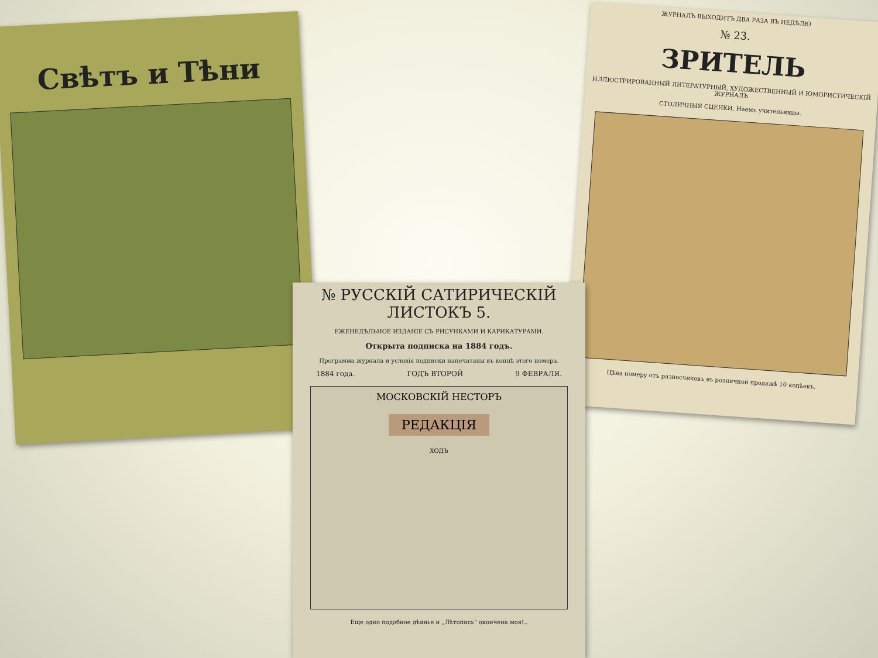Свѣтъ и Тѣни
ЖУРНАЛЪ ВЫХОДИТЪ ДВА РАЗА ВЪ НЕДѢЛЮ
№ 23.
ЗРИТЕЛЬ
ИЛЛЮСТРИРОВАННЫЙ ЛИТЕРАТУРНЫЙ, ХУДОЖЕСТВЕННЫЙ И ЮМОРИСТИЧЕСКІЙ ЖУРНАЛЪ
СТОЛИЧНЫЯ СЦЕНКИ. Наемъ учительницы.
Цѣна номеру отъ разносчиковъ въ розничной продажѣ 10 копѣекъ.
№ РУССКІЙ САТИРИЧЕСКІЙ ЛИСТОКЪ 5.
ЕЖЕНЕДѢЛЬНОЕ ИЗДАНІЕ СЪ РИСУНКАМИ И КАРИКАТУРАМИ.
Открыта подписка на 1884 годъ.
Программа журнала и условія подписки напечатаны въ концѣ этого номера.
1884 года. ГОДЪ ВТОРОЙ 9 ФЕВРАЛЯ.
МОСКОВСКІЙ НЕСТОРЪ
РЕДАКЦІЯ
ХОДЪ
Еще одно подобное дѣянье и „Лѣтопись" окончена моя!..